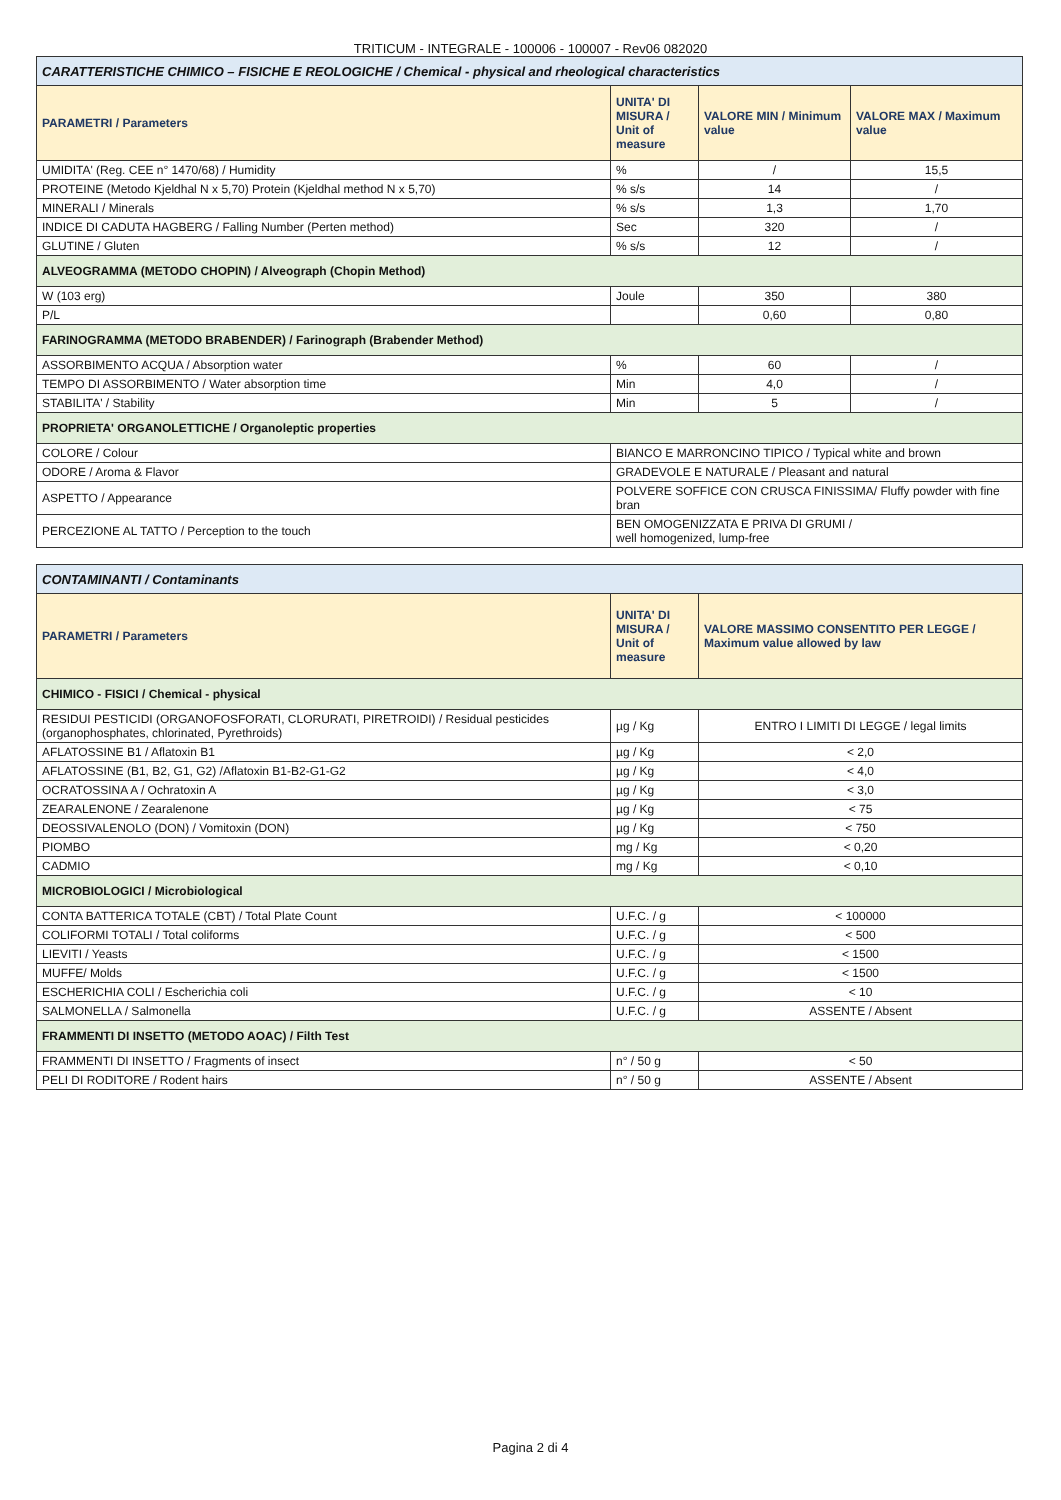TRITICUM - INTEGRALE - 100006 - 100007 - Rev06 082020
| CARATTERISTICHE CHIMICO – FISICHE E REOLOGICHE / Chemical - physical and rheological characteristics | | | |
| PARAMETRI / Parameters | UNITA' DI MISURA / Unit of measure | VALORE MIN / Minimum value | VALORE MAX / Maximum value |
| UMIDITA' (Reg. CEE n° 1470/68) / Humidity | % | / | 15,5 |
| PROTEINE (Metodo Kjeldhal N x 5,70) Protein (Kjeldhal method N x 5,70) | % s/s | 14 | / |
| MINERALI / Minerals | % s/s | 1,3 | 1,70 |
| INDICE DI CADUTA HAGBERG / Falling Number (Perten method) | Sec | 320 | / |
| GLUTINE / Gluten | % s/s | 12 | / |
| ALVEOGRAMMA (METODO CHOPIN) / Alveograph (Chopin Method) | | | |
| W (103 erg) | Joule | 350 | 380 |
| P/L | | 0,60 | 0,80 |
| FARINOGRAMMA (METODO BRABENDER) / Farinograph (Brabender Method) | | | |
| ASSORBIMENTO ACQUA / Absorption water | % | 60 | / |
| TEMPO DI ASSORBIMENTO / Water absorption time | Min | 4,0 | / |
| STABILITA' / Stability | Min | 5 | / |
| PROPRIETA' ORGANOLETTICHE / Organoleptic properties | | | |
| COLORE / Colour | BIANCO E MARRONCINO TIPICO / Typical white and brown | | |
| ODORE / Aroma & Flavor | GRADEVOLE E NATURALE / Pleasant and natural | | |
| ASPETTO / Appearance | POLVERE SOFFICE CON CRUSCA FINISSIMA/ Fluffy powder with fine bran | | |
| PERCEZIONE AL TATTO / Perception to the touch | BEN OMOGENIZZATA E PRIVA DI GRUMI / well homogenized, lump-free | | |
| CONTAMINANTI / Contaminants | | |
| PARAMETRI / Parameters | UNITA' DI MISURA / Unit of measure | VALORE MASSIMO CONSENTITO PER LEGGE / Maximum value allowed by law |
| CHIMICO - FISICI / Chemical - physical | | |
| RESIDUI PESTICIDI (ORGANOFOSFORATI, CLORURATI, PIRETROIDI) / Residual pesticides (organophosphates, chlorinated, Pyrethroids) | µg / Kg | ENTRO I LIMITI DI LEGGE / legal limits |
| AFLATOSSINE B1 / Aflatoxin B1 | µg / Kg | < 2,0 |
| AFLATOSSINE (B1, B2, G1, G2) /Aflatoxin B1-B2-G1-G2 | µg / Kg | < 4,0 |
| OCRATOSSINA A / Ochratoxin A | µg / Kg | < 3,0 |
| ZEARALENONE / Zearalenone | µg / Kg | < 75 |
| DEOSSIVALENOLO (DON) / Vomitoxin (DON) | µg / Kg | < 750 |
| PIOMBO | mg / Kg | < 0,20 |
| CADMIO | mg / Kg | < 0,10 |
| MICROBIOLOGICI / Microbiological | | |
| CONTA BATTERICA TOTALE (CBT) / Total Plate Count | U.F.C. / g | < 100000 |
| COLIFORMI TOTALI / Total coliforms | U.F.C. / g | < 500 |
| LIEVITI / Yeasts | U.F.C. / g | < 1500 |
| MUFFE/ Molds | U.F.C. / g | < 1500 |
| ESCHERICHIA COLI / Escherichia coli | U.F.C. / g | < 10 |
| SALMONELLA / Salmonella | U.F.C. / g | ASSENTE / Absent |
| FRAMMENTI DI INSETTO (METODO AOAC) / Filth Test | | |
| FRAMMENTI DI INSETTO / Fragments of insect | n° / 50 g | < 50 |
| PELI DI RODITORE / Rodent hairs | n° / 50 g | ASSENTE / Absent |
Pagina 2 di 4